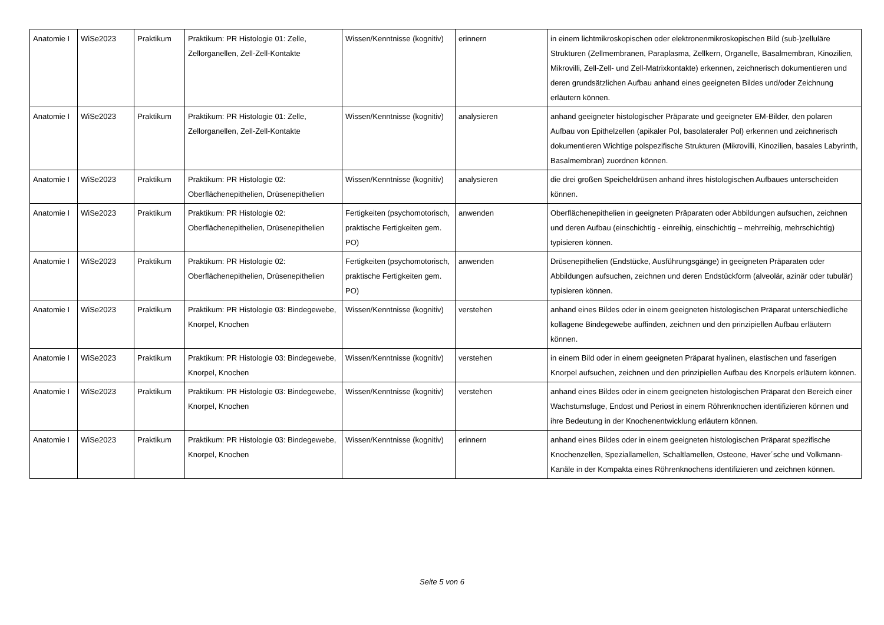| Anatomie I | WiSe2023 | Praktikum | Praktikum: PR Histologie 01: Zelle, Zellorganellen, Zell-Zell-Kontakte | Wissen/Kenntnisse (kognitiv) | erinnern | in einem lichtmikroskopischen oder elektronenmikroskopischen Bild (sub-)zelluläre Strukturen (Zellmembranen, Paraplasma, Zellkern, Organelle, Basalmembran, Kinozilien, Mikrovilli, Zell-Zell- und Zell-Matrixkontakte) erkennen, zeichnerisch dokumentieren und deren grundsätzlichen Aufbau anhand eines geeigneten Bildes und/oder Zeichnung erläutern können. |
| Anatomie I | WiSe2023 | Praktikum | Praktikum: PR Histologie 01: Zelle, Zellorganellen, Zell-Zell-Kontakte | Wissen/Kenntnisse (kognitiv) | analysieren | anhand geeigneter histologischer Präparate und geeigneter EM-Bilder, den polaren Aufbau von Epithelzellen (apikaler Pol, basolateraler Pol) erkennen und zeichnerisch dokumentieren Wichtige polspezifische Strukturen (Mikrovilli, Kinozilien, basales Labyrinth, Basalmembran) zuordnen können. |
| Anatomie I | WiSe2023 | Praktikum | Praktikum: PR Histologie 02: Oberflächenepithelien, Drüsenepithelien | Wissen/Kenntnisse (kognitiv) | analysieren | die drei großen Speicheldrüsen anhand ihres histologischen Aufbaues unterscheiden können. |
| Anatomie I | WiSe2023 | Praktikum | Praktikum: PR Histologie 02: Oberflächenepithelien, Drüsenepithelien | Fertigkeiten (psychomotorisch, praktische Fertigkeiten gem. PO) | anwenden | Oberflächenepithelien in geeigneten Präparaten oder Abbildungen aufsuchen, zeichnen und deren Aufbau (einschichtig - einreihig, einschichtig – mehrreihig, mehrschichtig) typisieren können. |
| Anatomie I | WiSe2023 | Praktikum | Praktikum: PR Histologie 02: Oberflächenepithelien, Drüsenepithelien | Fertigkeiten (psychomotorisch, praktische Fertigkeiten gem. PO) | anwenden | Drüsenepithelien (Endstücke, Ausführungsgänge) in geeigneten Präparaten oder Abbildungen aufsuchen, zeichnen und deren Endstückform (alveolär, azinär oder tubulär) typisieren können. |
| Anatomie I | WiSe2023 | Praktikum | Praktikum: PR Histologie 03: Bindegewebe, Knorpel, Knochen | Wissen/Kenntnisse (kognitiv) | verstehen | anhand eines Bildes oder in einem geeigneten histologischen Präparat unterschiedliche kollagene Bindegewebe auffinden, zeichnen und den prinzipiellen Aufbau erläutern können. |
| Anatomie I | WiSe2023 | Praktikum | Praktikum: PR Histologie 03: Bindegewebe, Knorpel, Knochen | Wissen/Kenntnisse (kognitiv) | verstehen | in einem Bild oder in einem geeigneten Präparat hyalinen, elastischen und faserigen Knorpel aufsuchen, zeichnen und den prinzipiellen Aufbau des Knorpels erläutern können. |
| Anatomie I | WiSe2023 | Praktikum | Praktikum: PR Histologie 03: Bindegewebe, Knorpel, Knochen | Wissen/Kenntnisse (kognitiv) | verstehen | anhand eines Bildes oder in einem geeigneten histologischen Präparat den Bereich einer Wachstumsfuge, Endost und Periost in einem Röhrenknochen identifizieren können und ihre Bedeutung in der Knochenentwicklung erläutern können. |
| Anatomie I | WiSe2023 | Praktikum | Praktikum: PR Histologie 03: Bindegewebe, Knorpel, Knochen | Wissen/Kenntnisse (kognitiv) | erinnern | anhand eines Bildes oder in einem geeigneten histologischen Präparat spezifische Knochenzellen, Speziallamellen, Schaltlamellen, Osteone, Haver´sche und Volkmann-Kanäle in der Kompakta eines Röhrenknochens identifizieren und zeichnen können. |
Seite 5 von 6